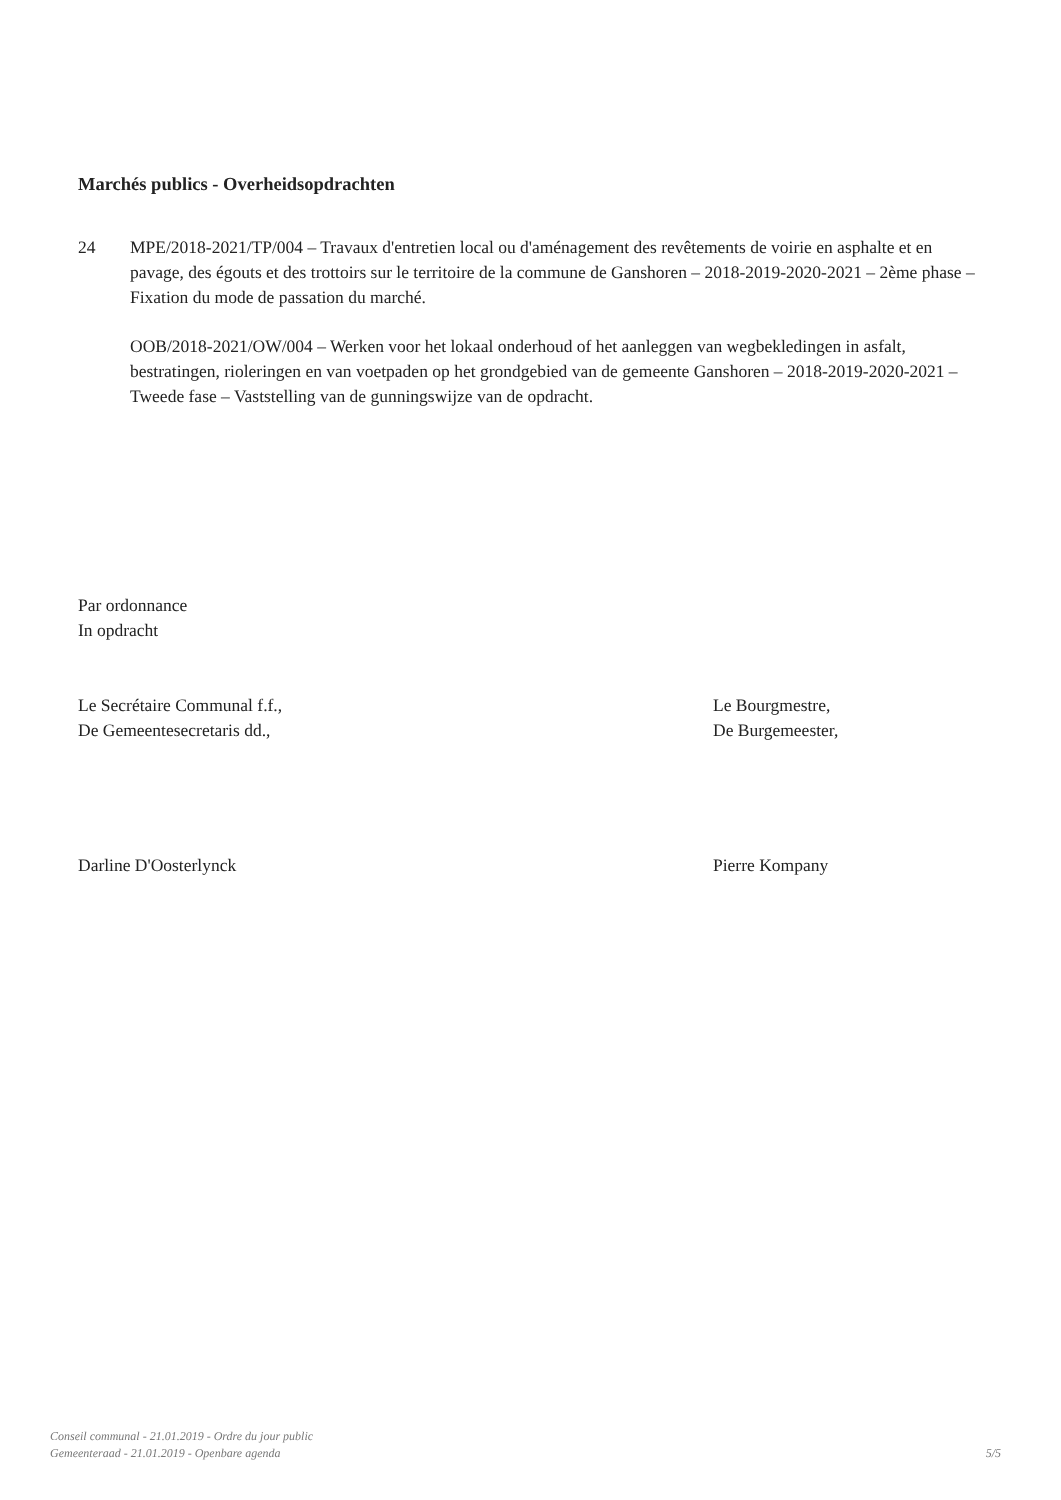Marchés publics - Overheidsopdrachten
24 MPE/2018-2021/TP/004 – Travaux d'entretien local ou d'aménagement des revêtements de voirie en asphalte et en pavage, des égouts et des trottoirs sur le territoire de la commune de Ganshoren – 2018-2019-2020-2021 – 2ème phase – Fixation du mode de passation du marché.
OOB/2018-2021/OW/004 – Werken voor het lokaal onderhoud of het aanleggen van wegbekledingen in asfalt, bestratingen, rioleringen en van voetpaden op het grondgebied van de gemeente Ganshoren – 2018-2019-2020-2021 – Tweede fase – Vaststelling van de gunningswijze van de opdracht.
Par ordonnance
In opdracht
Le Secrétaire Communal f.f.,
De Gemeentesecretaris dd.,
Darline D'Oosterlynck
Le Bourgmestre,
De Burgemeester,
Pierre Kompany
Conseil communal - 21.01.2019 - Ordre du jour public
Gemeenteraad - 21.01.2019 - Openbare agenda
5/5